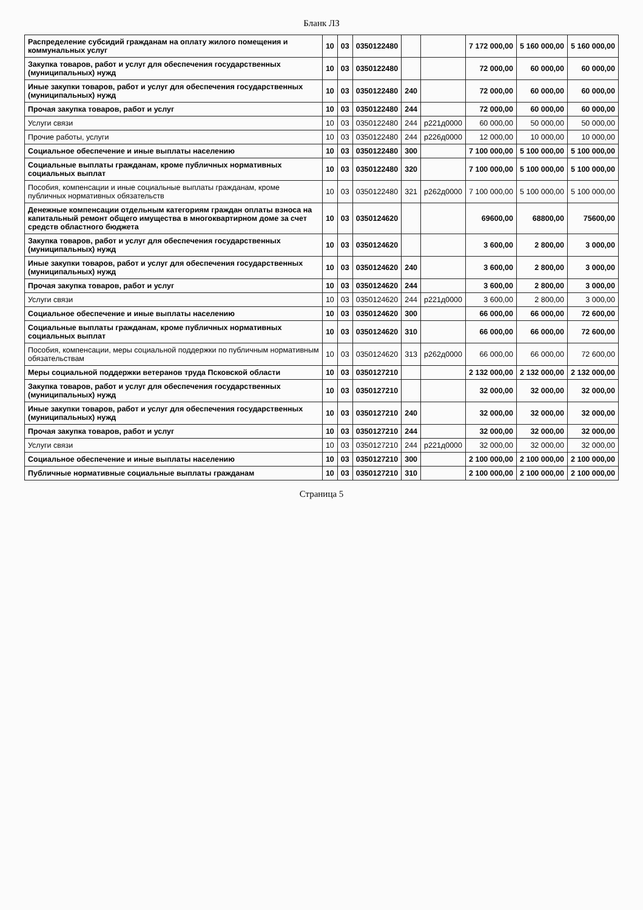Бланк ЛЗ
| Распределение субсидий гражданам на оплату жилого помещения и коммунальных услуг | 10 | 03 | 0350122480 | | | 7 172 000,00 | 5 160 000,00 | 5 160 000,00 |
| Закупка товаров, работ и услуг для обеспечения государственных (муниципальных) нужд | 10 | 03 | 0350122480 | | | 72 000,00 | 60 000,00 | 60 000,00 |
| Иные закупки товаров, работ и услуг для обеспечения государственных (муниципальных) нужд | 10 | 03 | 0350122480 | 240 | | 72 000,00 | 60 000,00 | 60 000,00 |
| Прочая закупка товаров, работ и услуг | 10 | 03 | 0350122480 | 244 | | 72 000,00 | 60 000,00 | 60 000,00 |
| Услуги связи | 10 | 03 | 0350122480 | 244 | р221д0000 | 60 000,00 | 50 000,00 | 50 000,00 |
| Прочие работы, услуги | 10 | 03 | 0350122480 | 244 | р226д0000 | 12 000,00 | 10 000,00 | 10 000,00 |
| Социальное обеспечение и иные выплаты населению | 10 | 03 | 0350122480 | 300 | | 7 100 000,00 | 5 100 000,00 | 5 100 000,00 |
| Социальные выплаты гражданам, кроме публичных нормативных социальных выплат | 10 | 03 | 0350122480 | 320 | | 7 100 000,00 | 5 100 000,00 | 5 100 000,00 |
| Пособия, компенсации и иные социальные выплаты гражданам, кроме публичных нормативных обязательств | 10 | 03 | 0350122480 | 321 | р262д0000 | 7 100 000,00 | 5 100 000,00 | 5 100 000,00 |
| Денежные компенсации отдельным категориям граждан оплаты взноса на капитальный ремонт общего имущества в многоквартирном доме за счет средств областного бюджета | 10 | 03 | 0350124620 | | | 69600,00 | 68800,00 | 75600,00 |
| Закупка товаров, работ и услуг для обеспечения государственных (муниципальных) нужд | 10 | 03 | 0350124620 | | | 3 600,00 | 2 800,00 | 3 000,00 |
| Иные закупки товаров, работ и услуг для обеспечения государственных (муниципальных) нужд | 10 | 03 | 0350124620 | 240 | | 3 600,00 | 2 800,00 | 3 000,00 |
| Прочая закупка товаров, работ и услуг | 10 | 03 | 0350124620 | 244 | | 3 600,00 | 2 800,00 | 3 000,00 |
| Услуги связи | 10 | 03 | 0350124620 | 244 | р221д0000 | 3 600,00 | 2 800,00 | 3 000,00 |
| Социальное обеспечение и иные выплаты населению | 10 | 03 | 0350124620 | 300 | | 66 000,00 | 66 000,00 | 72 600,00 |
| Социальные выплаты гражданам, кроме публичных нормативных социальных выплат | 10 | 03 | 0350124620 | 310 | | 66 000,00 | 66 000,00 | 72 600,00 |
| Пособия, компенсации, меры социальной поддержки по публичным нормативным обязательствам | 10 | 03 | 0350124620 | 313 | р262д0000 | 66 000,00 | 66 000,00 | 72 600,00 |
| Меры социальной поддержки ветеранов труда Псковской области | 10 | 03 | 0350127210 | | | 2 132 000,00 | 2 132 000,00 | 2 132 000,00 |
| Закупка товаров, работ и услуг для обеспечения государственных (муниципальных) нужд | 10 | 03 | 0350127210 | | | 32 000,00 | 32 000,00 | 32 000,00 |
| Иные закупки товаров, работ и услуг для обеспечения государственных (муниципальных) нужд | 10 | 03 | 0350127210 | 240 | | 32 000,00 | 32 000,00 | 32 000,00 |
| Прочая закупка товаров, работ и услуг | 10 | 03 | 0350127210 | 244 | | 32 000,00 | 32 000,00 | 32 000,00 |
| Услуги связи | 10 | 03 | 0350127210 | 244 | р221д0000 | 32 000,00 | 32 000,00 | 32 000,00 |
| Социальное обеспечение и иные выплаты населению | 10 | 03 | 0350127210 | 300 | | 2 100 000,00 | 2 100 000,00 | 2 100 000,00 |
| Публичные нормативные социальные выплаты гражданам | 10 | 03 | 0350127210 | 310 | | 2 100 000,00 | 2 100 000,00 | 2 100 000,00 |
Страница 5